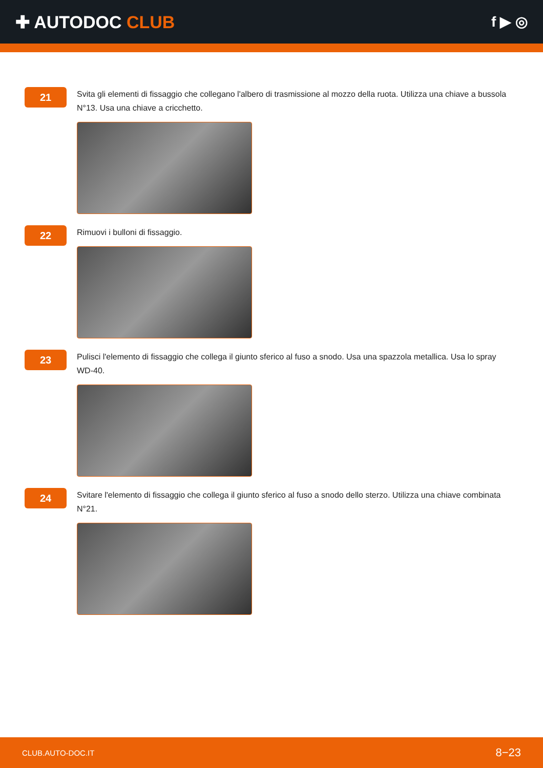✚ AUTODOC CLUB
f ▶ ◎
21
Svita gli elementi di fissaggio che collegano l'albero di trasmissione al mozzo della ruota. Utilizza una chiave a bussola N°13. Usa una chiave a cricchetto.
22
Rimuovi i bulloni di fissaggio.
23
Pulisci l'elemento di fissaggio che collega il giunto sferico al fuso a snodo. Usa una spazzola metallica. Usa lo spray WD-40.
24
Svitare l'elemento di fissaggio che collega il giunto sferico al fuso a snodo dello sterzo. Utilizza una chiave combinata N°21.
CLUB.AUTO-DOC.IT 8−23